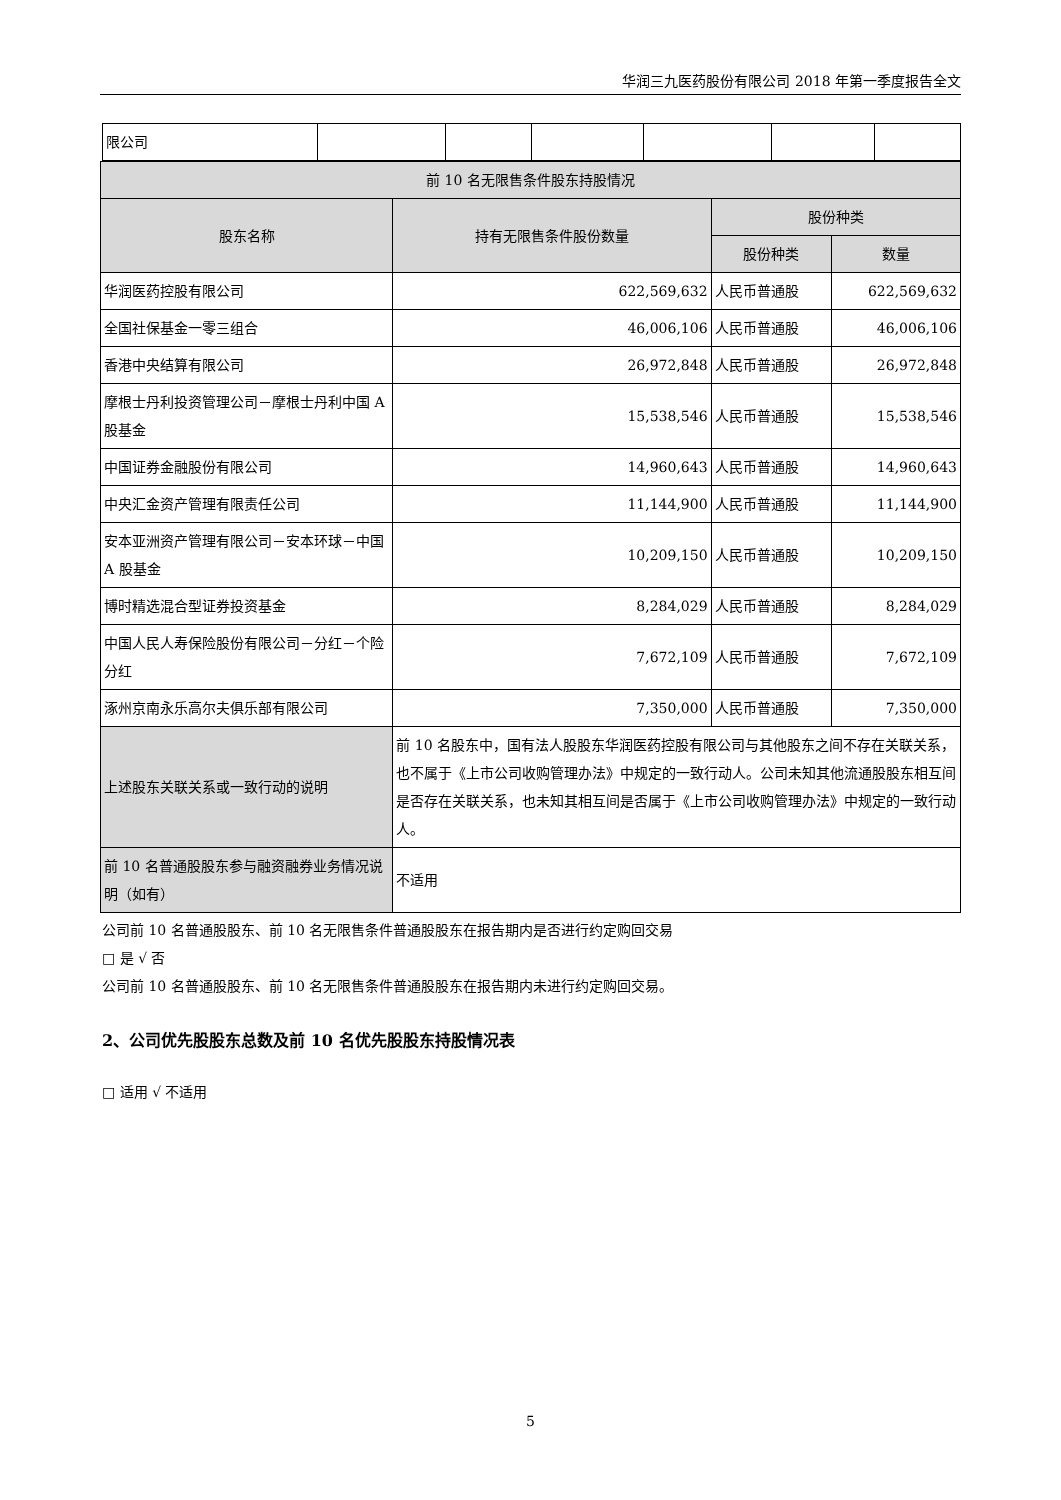华润三九医药股份有限公司 2018 年第一季度报告全文
| 限公司 | | | | | | |
| 前 10 名无限售条件股东持股情况 | | | |
| 股东名称 | 持有无限售条件股份数量 | 股份种类 | |
| | | 股份种类 | 数量 |
| 华润医药控股有限公司 | 622,569,632 | 人民币普通股 | 622,569,632 |
| 全国社保基金一零三组合 | 46,006,106 | 人民币普通股 | 46,006,106 |
| 香港中央结算有限公司 | 26,972,848 | 人民币普通股 | 26,972,848 |
| 摩根士丹利投资管理公司－摩根士丹利中国 A 股基金 | 15,538,546 | 人民币普通股 | 15,538,546 |
| 中国证券金融股份有限公司 | 14,960,643 | 人民币普通股 | 14,960,643 |
| 中央汇金资产管理有限责任公司 | 11,144,900 | 人民币普通股 | 11,144,900 |
| 安本亚洲资产管理有限公司－安本环球－中国 A 股基金 | 10,209,150 | 人民币普通股 | 10,209,150 |
| 博时精选混合型证券投资基金 | 8,284,029 | 人民币普通股 | 8,284,029 |
| 中国人民人寿保险股份有限公司－分红－个险分红 | 7,672,109 | 人民币普通股 | 7,672,109 |
| 涿州京南永乐高尔夫俱乐部有限公司 | 7,350,000 | 人民币普通股 | 7,350,000 |
| 上述股东关联关系或一致行动的说明 | 前 10 名股东中，国有法人股股东华润医药控股有限公司与其他股东之间不存在关联关系，也不属于《上市公司收购管理办法》中规定的一致行动人。公司未知其他流通股股东相互间是否存在关联关系，也未知其相互间是否属于《上市公司收购管理办法》中规定的一致行动人。 | | |
| 前 10 名普通股股东参与融资融券业务情况说明（如有） | 不适用 | | |
公司前 10 名普通股股东、前 10 名无限售条件普通股股东在报告期内是否进行约定购回交易
□ 是 √ 否
公司前 10 名普通股股东、前 10 名无限售条件普通股股东在报告期内未进行约定购回交易。
2、公司优先股股东总数及前 10 名优先股股东持股情况表
□ 适用 √ 不适用
5